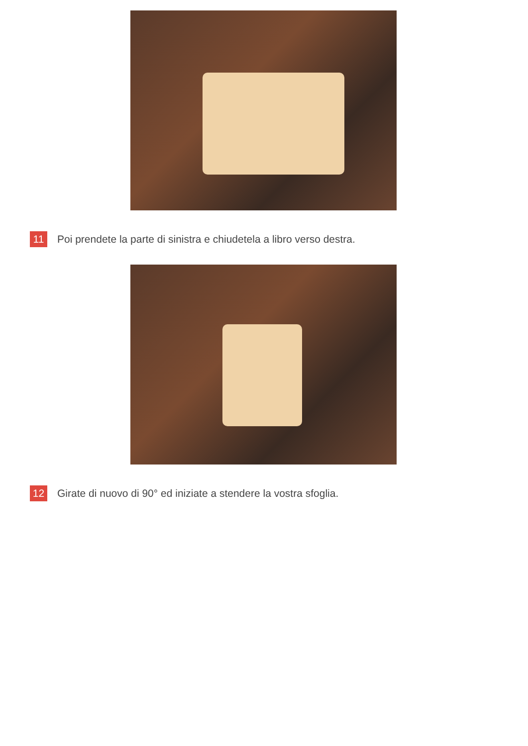11
Poi prendete la parte di sinistra e chiudetela a libro verso destra.
12
Girate di nuovo di 90° ed iniziate a stendere la vostra sfoglia.